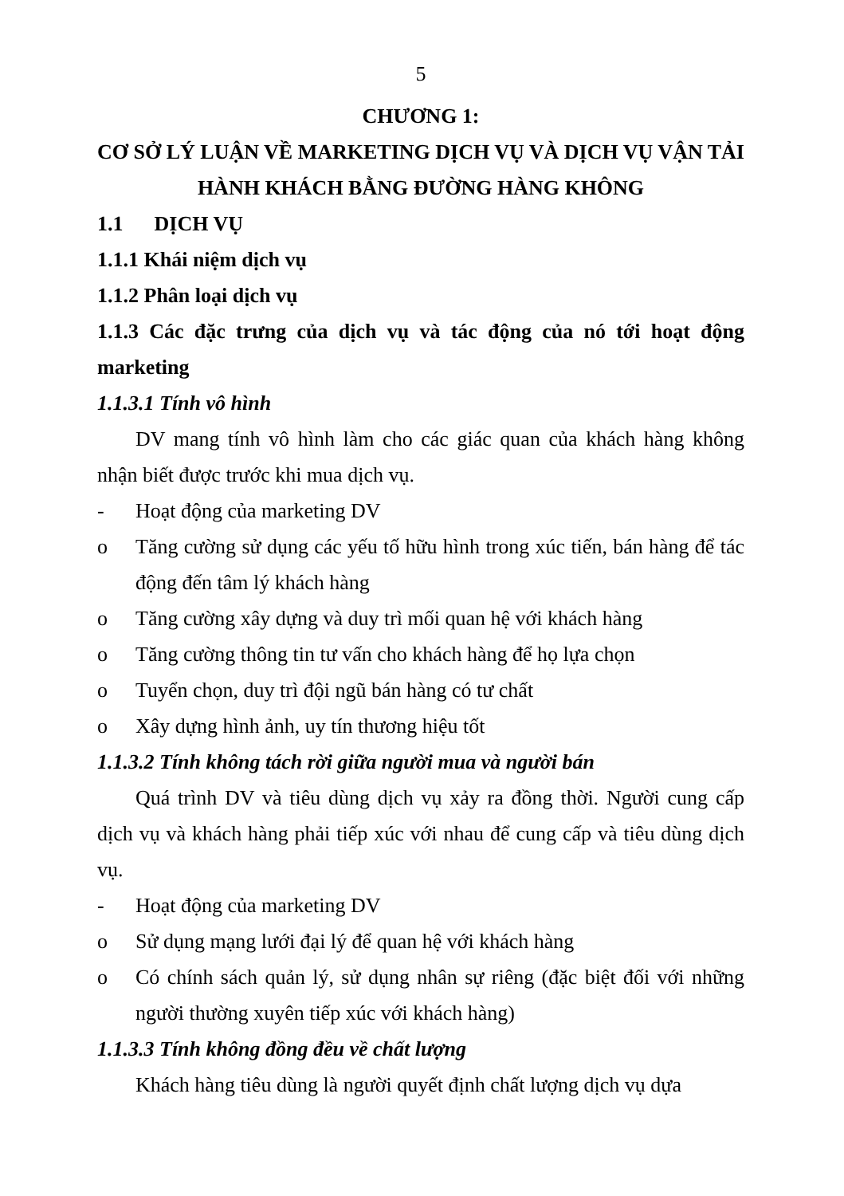5
CHƯƠNG 1:
CƠ SỞ LÝ LUẬN VỀ MARKETING DỊCH VỤ VÀ DỊCH VỤ VẬN TẢI HÀNH KHÁCH BẰNG ĐƯỜNG HÀNG KHÔNG
1.1 DỊCH VỤ
1.1.1 Khái niệm dịch vụ
1.1.2 Phân loại dịch vụ
1.1.3 Các đặc trưng của dịch vụ và tác động của nó tới hoạt động marketing
1.1.3.1 Tính vô hình
DV mang tính vô hình làm cho các giác quan của khách hàng không nhận biết được trước khi mua dịch vụ.
- Hoạt động của marketing DV
o Tăng cường sử dụng các yếu tố hữu hình trong xúc tiến, bán hàng để tác động đến tâm lý khách hàng
o Tăng cường xây dựng và duy trì mối quan hệ với khách hàng
o Tăng cường thông tin tư vấn cho khách hàng để họ lựa chọn
o Tuyển chọn, duy trì đội ngũ bán hàng có tư chất
o Xây dựng hình ảnh, uy tín thương hiệu tốt
1.1.3.2 Tính không tách rời giữa người mua và người bán
Quá trình DV và tiêu dùng dịch vụ xảy ra đồng thời. Người cung cấp dịch vụ và khách hàng phải tiếp xúc với nhau để cung cấp và tiêu dùng dịch vụ.
- Hoạt động của marketing DV
o Sử dụng mạng lưới đại lý để quan hệ với khách hàng
o Có chính sách quản lý, sử dụng nhân sự riêng (đặc biệt đối với những người thường xuyên tiếp xúc với khách hàng)
1.1.3.3 Tính không đồng đều về chất lượng
Khách hàng tiêu dùng là người quyết định chất lượng dịch vụ dựa